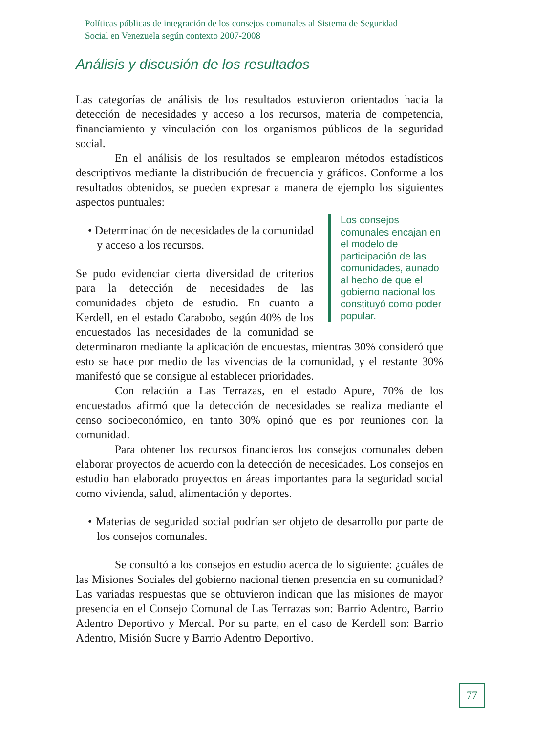Políticas públicas de integración de los consejos comunales al Sistema de Seguridad
Social en Venezuela según contexto 2007-2008
Análisis y discusión de los resultados
Las categorías de análisis de los resultados estuvieron orientados hacia la detección de necesidades y acceso a los recursos, materia de competencia, financiamiento y vinculación con los organismos públicos de la seguridad social.
En el análisis de los resultados se emplearon métodos estadísticos descriptivos mediante la distribución de frecuencia y gráficos. Conforme a los resultados obtenidos, se pueden expresar a manera de ejemplo los siguientes aspectos puntuales:
Los consejos comunales encajan en el modelo de participación de las comunidades, aunado al hecho de que el gobierno nacional los constituyó como poder popular.
• Determinación de necesidades de la comunidad y acceso a los recursos.
Se pudo evidenciar cierta diversidad de criterios para la detección de necesidades de las comunidades objeto de estudio. En cuanto a Kerdell, en el estado Carabobo, según 40% de los encuestados las necesidades de la comunidad se determinaron mediante la aplicación de encuestas, mientras 30% consideró que esto se hace por medio de las vivencias de la comunidad, y el restante 30% manifestó que se consigue al establecer prioridades.
Con relación a Las Terrazas, en el estado Apure, 70% de los encuestados afirmó que la detección de necesidades se realiza mediante el censo socioeconómico, en tanto 30% opinó que es por reuniones con la comunidad.
Para obtener los recursos financieros los consejos comunales deben elaborar proyectos de acuerdo con la detección de necesidades. Los consejos en estudio han elaborado proyectos en áreas importantes para la seguridad social como vivienda, salud, alimentación y deportes.
• Materias de seguridad social podrían ser objeto de desarrollo por parte de los consejos comunales.
Se consultó a los consejos en estudio acerca de lo siguiente: ¿cuáles de las Misiones Sociales del gobierno nacional tienen presencia en su comunidad? Las variadas respuestas que se obtuvieron indican que las misiones de mayor presencia en el Consejo Comunal de Las Terrazas son: Barrio Adentro, Barrio Adentro Deportivo y Mercal. Por su parte, en el caso de Kerdell son: Barrio Adentro, Misión Sucre y Barrio Adentro Deportivo.
77